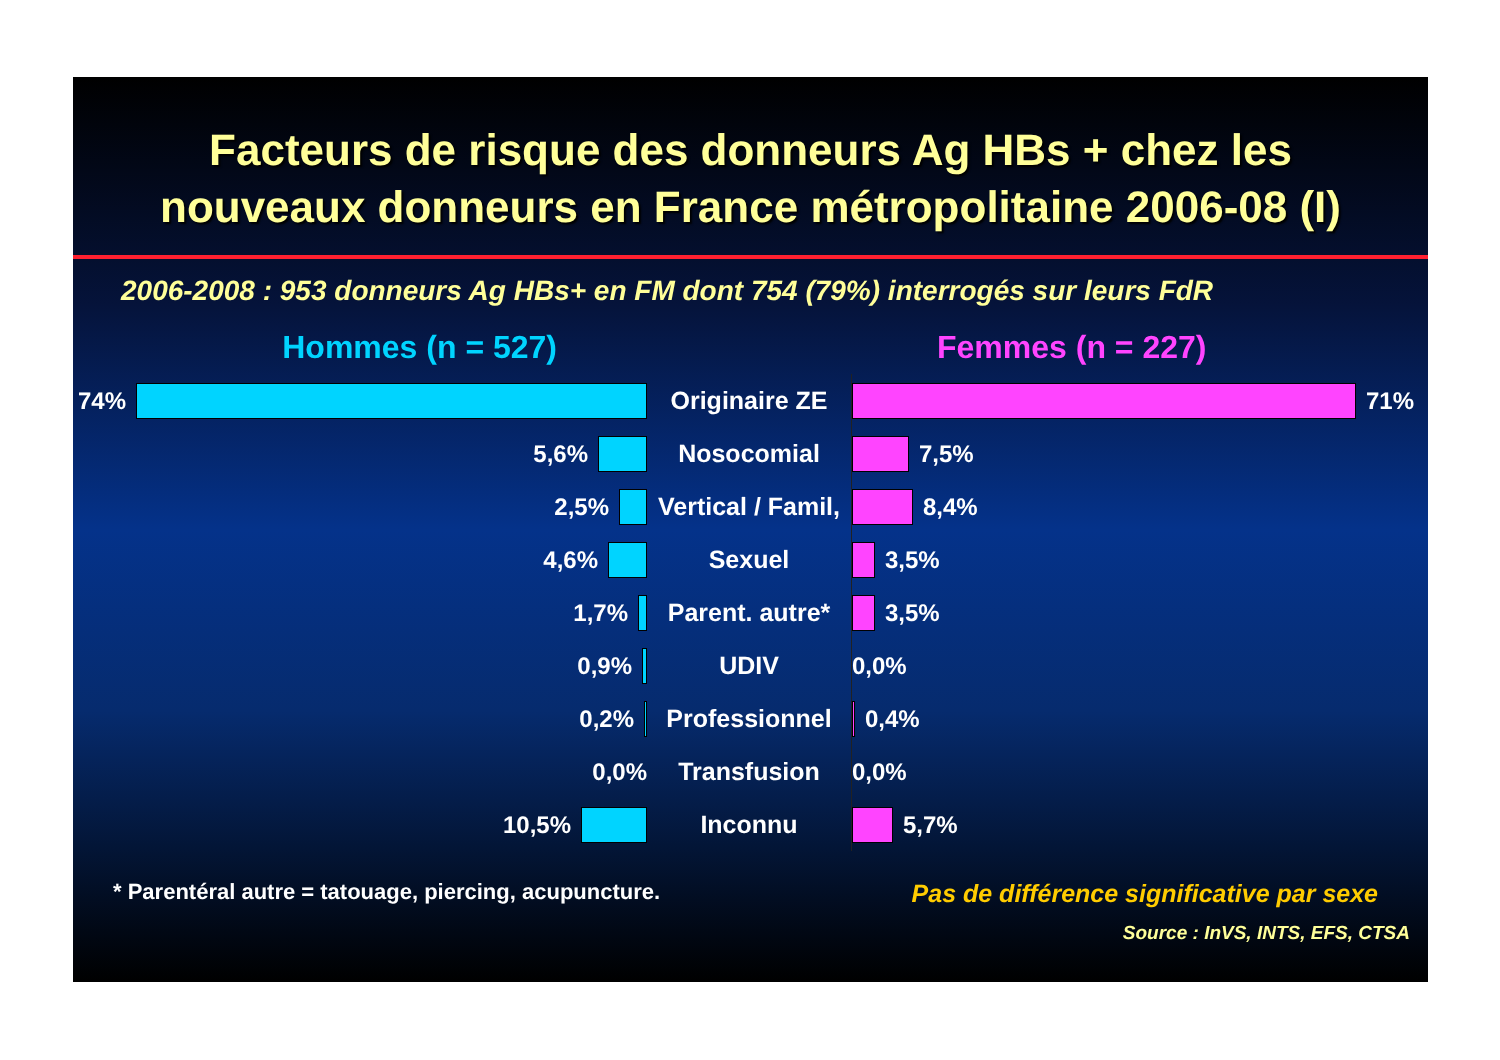Facteurs de risque des donneurs Ag HBs + chez les
nouveaux donneurs en France métropolitaine 2006-08 (I)
2006-2008 : 953 donneurs Ag HBs+ en FM dont 754 (79%) interrogés sur leurs FdR
Hommes (n = 527) Femmes (n = 227)
| 74% | Originaire ZE | 71% |
| 5,6% | Nosocomial | 7,5% |
| 2,5% | Vertical / Famil, | 8,4% |
| 4,6% | Sexuel | 3,5% |
| 1,7% | Parent. autre* | 3,5% |
| 0,9% | UDIV | 0,0% |
| 0,2% | Professionnel | 0,4% |
| 0,0% | Transfusion | 0,0% |
| 10,5% | Inconnu | 5,7% |
* Parentéral autre = tatouage, piercing, acupuncture. Pas de différence significative par sexe
Source : InVS, INTS, EFS, CTSA